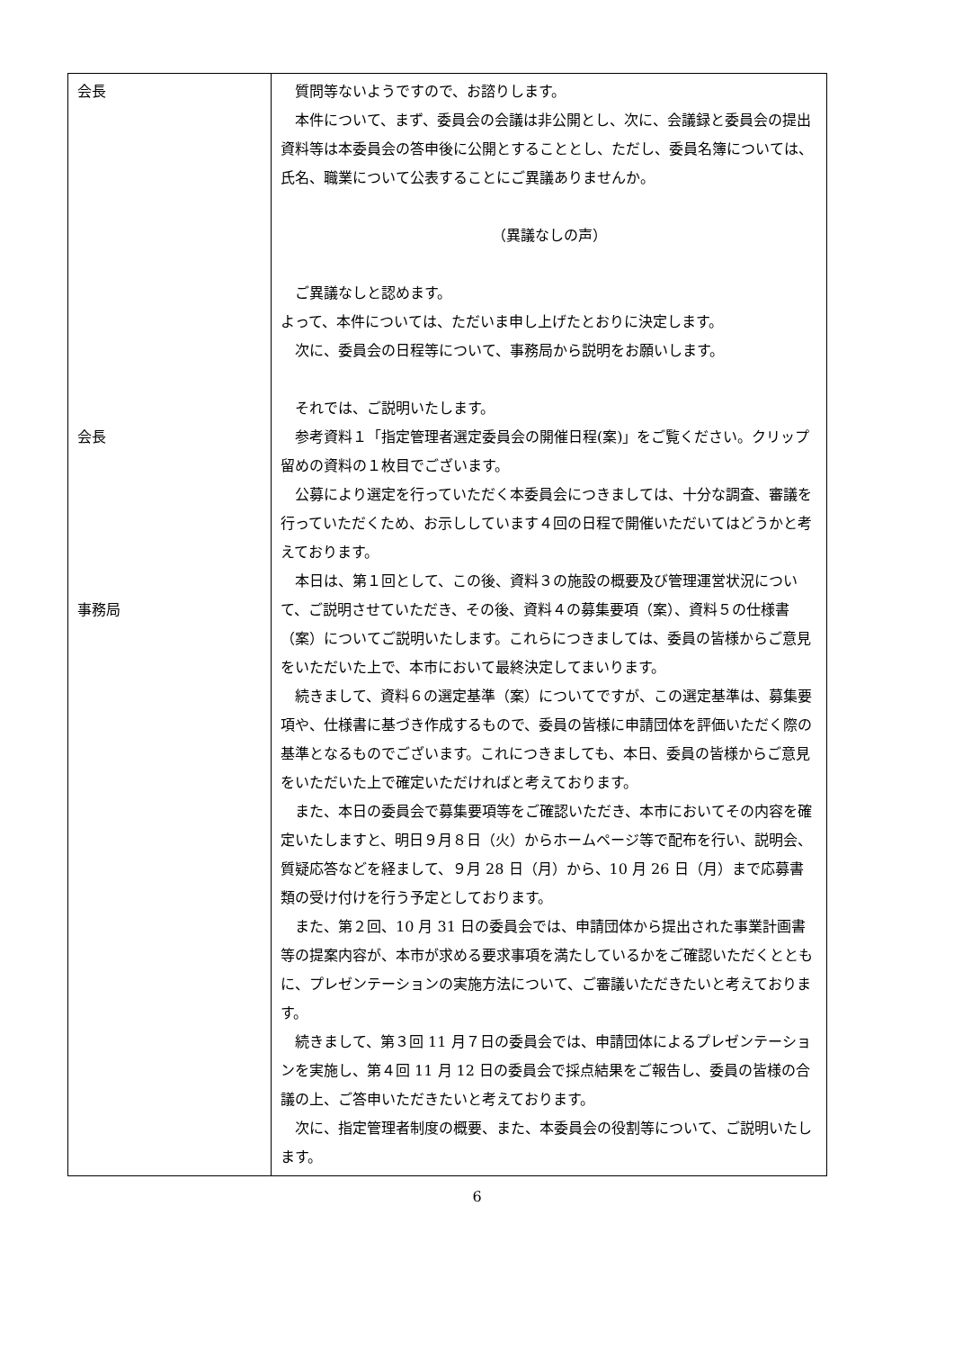| 会長 会長 事務局 | 質問等ないようですので、お諮りします。 本件について、まず、委員会の会議は非公開とし、次に、会議録と委員会の提出資料等は本委員会の答申後に公開とすることとし、ただし、委員名簿については、氏名、職業について公表することにご異議ありませんか。 （異議なしの声） ご異議なしと認めます。 よって、本件については、ただいま申し上げたとおりに決定します。 次に、委員会の日程等について、事務局から説明をお願いします。 それでは、ご説明いたします。 参考資料１「指定管理者選定委員会の開催日程(案)」をご覧ください。クリップ留めの資料の１枚目でございます。 公募により選定を行っていただく本委員会につきましては、十分な調査、審議を行っていただくため、お示ししています４回の日程で開催いただいてはどうかと考えております。 本日は、第１回として、この後、資料３の施設の概要及び管理運営状況について、ご説明させていただき、その後、資料４の募集要項（案）、資料５の仕様書（案）についてご説明いたします。これらにつきましては、委員の皆様からご意見をいただいた上で、本市において最終決定してまいります。 続きまして、資料６の選定基準（案）についてですが、この選定基準は、募集要項や、仕様書に基づき作成するもので、委員の皆様に申請団体を評価いただく際の基準となるものでございます。これにつきましても、本日、委員の皆様からご意見をいただいた上で確定いただければと考えております。 また、本日の委員会で募集要項等をご確認いただき、本市においてその内容を確定いたしますと、明日９月８日（火）からホームページ等で配布を行い、説明会、質疑応答などを経まして、９月 28 日（月）から、10 月 26 日（月）まで応募書類の受け付けを行う予定としております。 また、第２回、10 月 31 日の委員会では、申請団体から提出された事業計画書等の提案内容が、本市が求める要求事項を満たしているかをご確認いただくとともに、プレゼンテーションの実施方法について、ご審議いただきたいと考えております。 続きまして、第３回 11 月７日の委員会では、申請団体によるプレゼンテーションを実施し、第４回 11 月 12 日の委員会で採点結果をご報告し、委員の皆様の合議の上、ご答申いただきたいと考えております。 次に、指定管理者制度の概要、また、本委員会の役割等について、ご説明いたします。 |
6